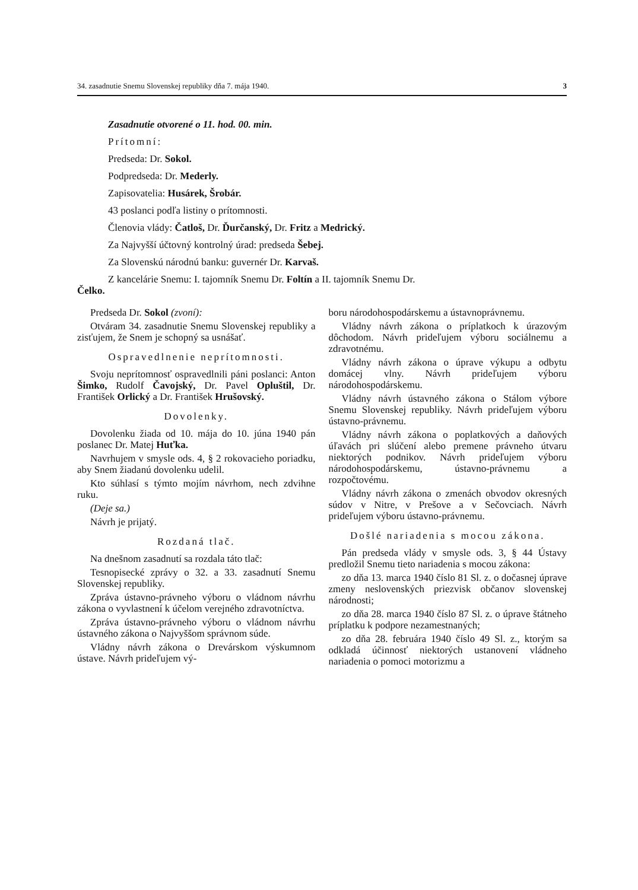34. zasadnutie Snemu Slovenskej republiky dňa 7. mája 1940. 3
Zasadnutie otvorené o 11. hod. 00. min.
Prítomní:
Predseda: Dr. Sokol.
Podpredseda: Dr. Mederly.
Zapisovatelia: Husárek, Šrobár.
43 poslanci podľa listiny o prítomnosti.
Členovia vlády: Čatloš, Dr. Ďurčanský, Dr. Fritz a Medrický.
Za Najvyšší účtovný kontrolný úrad: predseda Šebej.
Za Slovenskú národnú banku: guvernér Dr. Karvaš.
Z kancelárie Snemu: I. tajomník Snemu Dr. Foltín a II. tajomník Snemu Dr.
Čelko.
Predseda Dr. Sokol (zvoní):
Otváram 34. zasadnutie Snemu Slovenskej republiky a zisťujem, že Snem je schopný sa usnášať.
Ospravedlnenie neprítomnosti.
Svoju neprítomnosť ospravedlnili páni poslanci: Anton Šimko, Rudolf Čavojský, Dr. Pavel Opluštil, Dr. František Orlický a Dr. František Hrušovský.
Dovolenky.
Dovolenku žiada od 10. mája do 10. júna 1940 pán poslanec Dr. Matej Huťka.
Navrhujem v smysle ods. 4, § 2 rokovacieho poriadku, aby Snem žiadanú dovolenku udelil.
Kto súhlasí s týmto mojím návrhom, nech zdvihne ruku.
(Deje sa.)
Návrh je prijatý.
Rozdaná tlač.
Na dnešnom zasadnutí sa rozdala táto tlač:
Tesnopisecké zprávy o 32. a 33. zasadnutí Snemu Slovenskej republiky.
Zpráva ústavno-právneho výboru o vládnom návrhu zákona o vyvlastnení k účelom verejného zdravotníctva.
Zpráva ústavno-právneho výboru o vládnom návrhu ústavného zákona o Najvyššom správnom súde.
Vládny návrh zákona o Drevárskom výskumnom ústave. Návrh prideľujem vý-
boru národohospodárskemu a ústavnoprávnemu.
Vládny návrh zákona o príplatkoch k úrazovým dôchodom. Návrh prideľujem výboru sociálnemu a zdravotnému.
Vládny návrh zákona o úprave výkupu a odbytu domácej vlny. Návrh prideľujem výboru národohospodárskemu.
Vládny návrh ústavného zákona o Stálom výbore Snemu Slovenskej republiky. Návrh prideľujem výboru ústavno-právnemu.
Vládny návrh zákona o poplatkových a daňových úľavách pri slúčení alebo premene právneho útvaru niektorých podnikov. Návrh prideľujem výboru národohospodárskemu, ústavno-právnemu a rozpočtovému.
Vládny návrh zákona o zmenách obvodov okresných súdov v Nitre, v Prešove a v Sečovciach. Návrh prideľujem výboru ústavno-právnemu.
Došlé nariadenia s mocou zákona.
Pán predseda vlády v smysle ods. 3, § 44 Ústavy predložil Snemu tieto nariadenia s mocou zákona:
zo dňa 13. marca 1940 číslo 81 Sl. z. o dočasnej úprave zmeny neslovenských priezvisk občanov slovenskej národnosti;
zo dňa 28. marca 1940 číslo 87 Sl. z. o úprave štátneho príplatku k podpore nezamestnaných;
zo dňa 28. februára 1940 číslo 49 Sl. z., ktorým sa odkladá účinnosť niektorých ustanovení vládneho nariadenia o pomoci motorizmu a